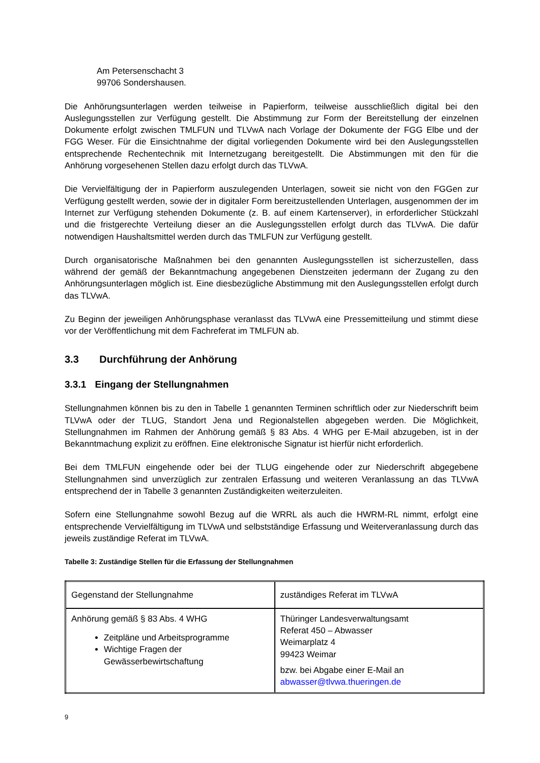Am Petersenschacht 3
99706 Sondershausen.
Die Anhörungsunterlagen werden teilweise in Papierform, teilweise ausschließlich digital bei den Auslegungsstellen zur Verfügung gestellt. Die Abstimmung zur Form der Bereitstellung der einzelnen Dokumente erfolgt zwischen TMLFUN und TLVwA nach Vorlage der Dokumente der FGG Elbe und der FGG Weser. Für die Einsichtnahme der digital vorliegenden Dokumente wird bei den Auslegungsstellen entsprechende Rechentechnik mit Internetzugang bereitgestellt. Die Abstimmungen mit den für die Anhörung vorgesehenen Stellen dazu erfolgt durch das TLVwA.
Die Vervielfältigung der in Papierform auszulegenden Unterlagen, soweit sie nicht von den FGGen zur Verfügung gestellt werden, sowie der in digitaler Form bereitzustellenden Unterlagen, ausgenommen der im Internet zur Verfügung stehenden Dokumente (z. B. auf einem Kartenserver), in erforderlicher Stückzahl und die fristgerechte Verteilung dieser an die Auslegungsstellen erfolgt durch das TLVwA. Die dafür notwendigen Haushaltsmittel werden durch das TMLFUN zur Verfügung gestellt.
Durch organisatorische Maßnahmen bei den genannten Auslegungsstellen ist sicherzustellen, dass während der gemäß der Bekanntmachung angegebenen Dienstzeiten jedermann der Zugang zu den Anhörungsunterlagen möglich ist. Eine diesbezügliche Abstimmung mit den Auslegungsstellen erfolgt durch das TLVwA.
Zu Beginn der jeweiligen Anhörungsphase veranlasst das TLVwA eine Pressemitteilung und stimmt diese vor der Veröffentlichung mit dem Fachreferat im TMLFUN ab.
3.3 Durchführung der Anhörung
3.3.1 Eingang der Stellungnahmen
Stellungnahmen können bis zu den in Tabelle 1 genannten Terminen schriftlich oder zur Niederschrift beim TLVwA oder der TLUG, Standort Jena und Regionalstellen abgegeben werden. Die Möglichkeit, Stellungnahmen im Rahmen der Anhörung gemäß § 83 Abs. 4 WHG per E-Mail abzugeben, ist in der Bekanntmachung explizit zu eröffnen. Eine elektronische Signatur ist hierfür nicht erforderlich.
Bei dem TMLFUN eingehende oder bei der TLUG eingehende oder zur Niederschrift abgegebene Stellungnahmen sind unverzüglich zur zentralen Erfassung und weiteren Veranlassung an das TLVwA entsprechend der in Tabelle 3 genannten Zuständigkeiten weiterzuleiten.
Sofern eine Stellungnahme sowohl Bezug auf die WRRL als auch die HWRM-RL nimmt, erfolgt eine entsprechende Vervielfältigung im TLVwA und selbstständige Erfassung und Weiterveranlassung durch das jeweils zuständige Referat im TLVwA.
Tabelle 3: Zuständige Stellen für die Erfassung der Stellungnahmen
| Gegenstand der Stellungnahme | zuständiges Referat im TLVwA |
| Anhörung gemäß § 83 Abs. 4 WHG Zeitpläne und Arbeitsprogramme Wichtige Fragen der Gewässerbewirtschaftung | Thüringer Landesverwaltungsamt Referat 450 – Abwasser Weimarplatz 4 99423 Weimar bzw. bei Abgabe einer E-Mail an abwasser@tlvwa.thueringen.de |
9